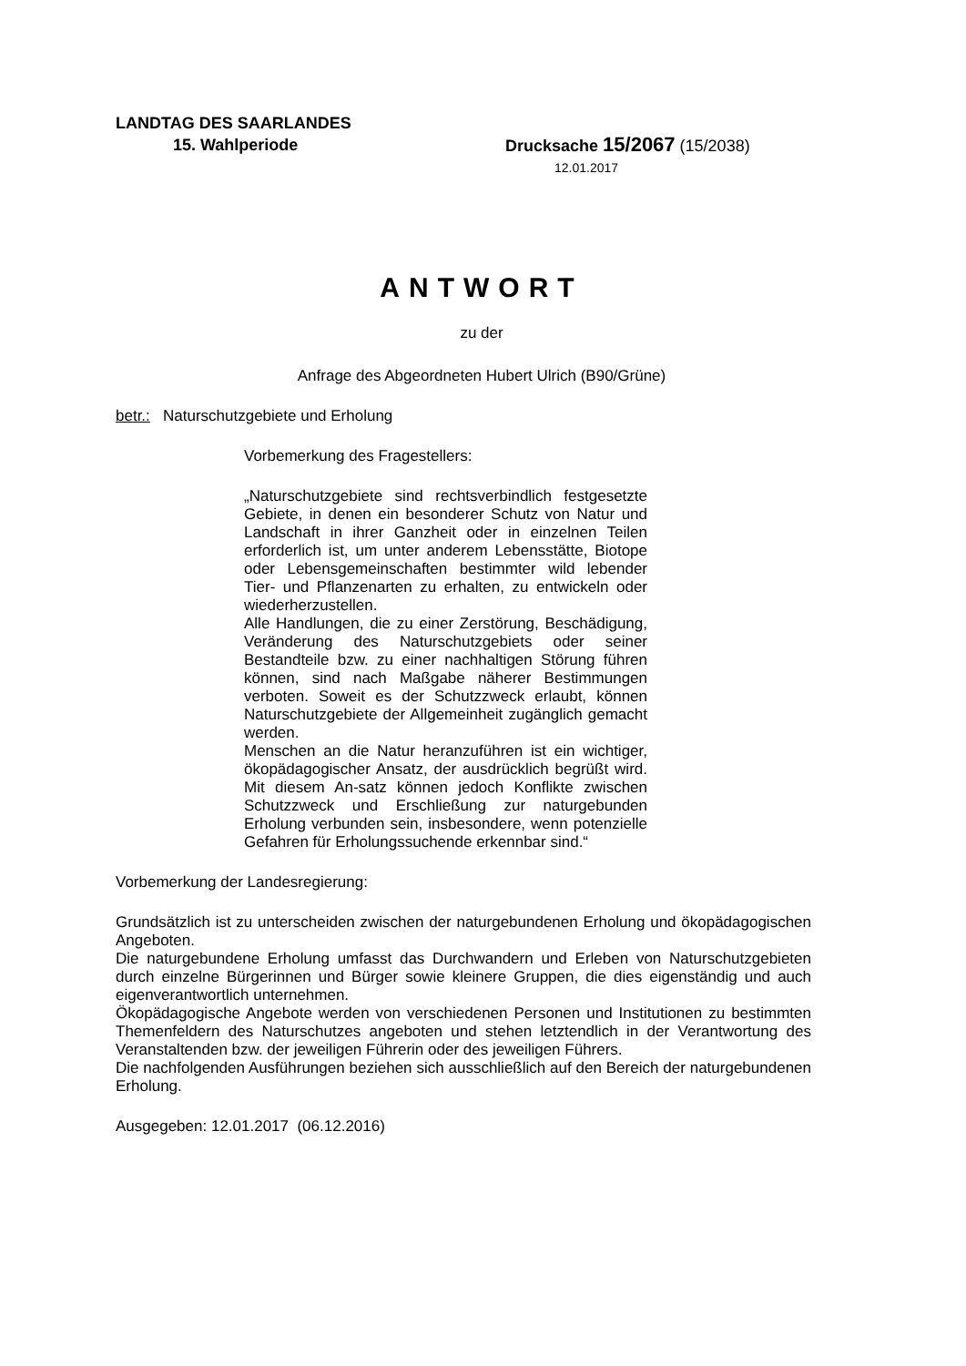LANDTAG DES SAARLANDES
15. Wahlperiode Drucksache 15/2067 (15/2038)
12.01.2017
ANTWORT
zu der
Anfrage des Abgeordneten Hubert Ulrich (B90/Grüne)
betr.: Naturschutzgebiete und Erholung
Vorbemerkung des Fragestellers:
„Naturschutzgebiete sind rechtsverbindlich festgesetzte Gebiete, in denen ein besonderer Schutz von Natur und Landschaft in ihrer Ganzheit oder in einzelnen Teilen erforderlich ist, um unter anderem Lebensstätte, Biotope oder Lebensgemeinschaften bestimmter wild lebender Tier- und Pflanzenarten zu erhalten, zu entwickeln oder wiederherzustellen.
Alle Handlungen, die zu einer Zerstörung, Beschädigung, Veränderung des Naturschutzgebiets oder seiner Bestandteile bzw. zu einer nachhaltigen Störung führen können, sind nach Maßgabe näherer Bestimmungen verboten. Soweit es der Schutzzweck erlaubt, können Naturschutzgebiete der Allgemeinheit zugänglich gemacht werden.
Menschen an die Natur heranzuführen ist ein wichtiger, ökopädagogischer Ansatz, der ausdrücklich begrüßt wird. Mit diesem An-satz können jedoch Konflikte zwischen Schutzzweck und Erschließung zur naturgebunden Erholung verbunden sein, insbesondere, wenn potenzielle Gefahren für Erholungssuchende erkennbar sind.“
Vorbemerkung der Landesregierung:
Grundsätzlich ist zu unterscheiden zwischen der naturgebundenen Erholung und ökopädagogischen Angeboten.
Die naturgebundene Erholung umfasst das Durchwandern und Erleben von Naturschutzgebieten durch einzelne Bürgerinnen und Bürger sowie kleinere Gruppen, die dies eigenständig und auch eigenverantwortlich unternehmen.
Ökopädagogische Angebote werden von verschiedenen Personen und Institutionen zu bestimmten Themenfeldern des Naturschutzes angeboten und stehen letztendlich in der Verantwortung des Veranstaltenden bzw. der jeweiligen Führerin oder des jeweiligen Führers.
Die nachfolgenden Ausführungen beziehen sich ausschließlich auf den Bereich der naturgebundenen Erholung.
Ausgegeben: 12.01.2017 (06.12.2016)